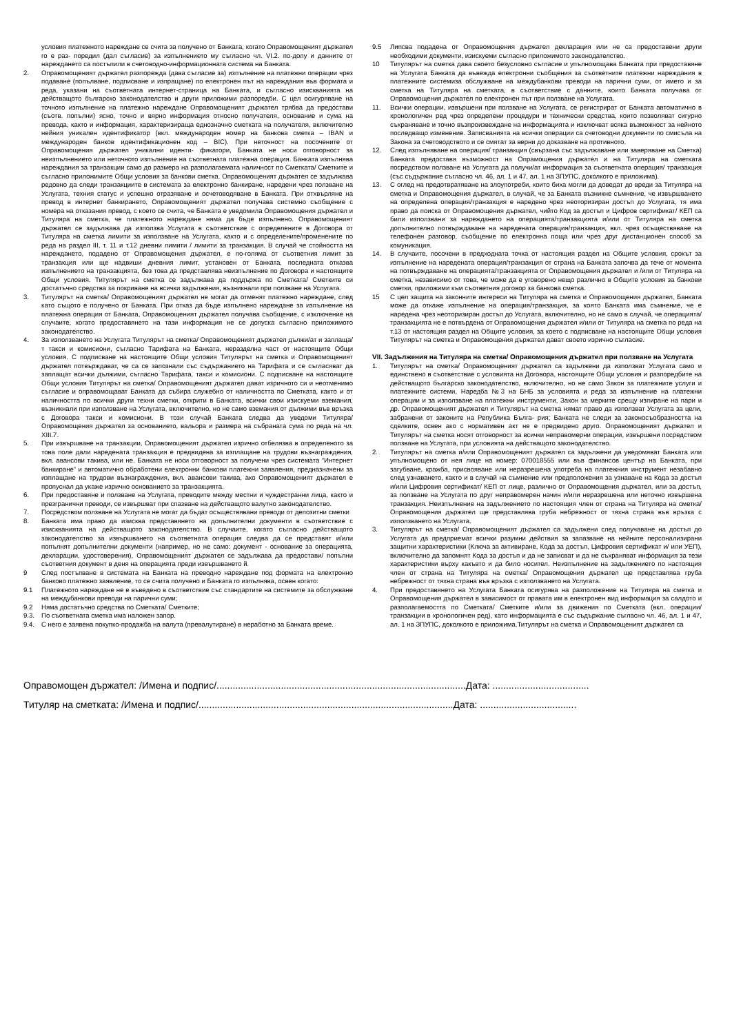условия платежното нареждане се счита за получено от Банката, когато Оправомощеният държател го е раз- поредил (дал съгласие) за изпълнението му съгласно чл. VI.2. по-долу и данните от нареждането са постъпили в счетоводно-информационната система на Банката.
2. Оправомощеният държател разпорежда (дава съгласие за) изпълнение на платежни операции чрез подаване (попълване, подписване и изпращане) по електронен път на нареждания във формата и реда, указани на съответната интернет-страница на Банката, и съгласно изискванията на действащото българско законодателство и други приложими разпоредби. С цел осигуряване на точното изпълнение на платежно нареждане Оправомощеният държател трябва да предостави (съотв. попълни) ясно, точно и вярно информация относно получателя, основание и сума на превода, както и информация, характеризираща еднозначно сметката на получателя, включително нейния уникален идентификатор (вкл. международен номер на банкова сметка – IBAN и международен банков идентификационен код – BIC). При неточност на посочените от Оправомощения държател уникални иденти- фикатори, Банката не носи отговорност за неизпълнението или неточното изпълнение на съответната платежна операция. Банката изпълнява нареждания за транзакции само до размера на разполагаемата наличност по Сметката/ Сметките и съгласно приложимите Общи условия за банкови сметка. Оправомощеният държател се задължава редовно да следи транзакциите в системата за електронно банкиране, наредени чрез ползване на Услугата, техния статус и успешно отразяване и осчетоводяване в Банката. При отхвърляне на превод в интернет банкирането, Оправомощеният държател получава системно съобщение с номера на отказания превод, с което се счита, че Банката е уведомила Оправомощения държател и Титуляра на сметка, че платежното нареждане няма да бъде изпълнено. Оправомощеният държател се задължава да използва Услугата в съответствие с определените в Договора от Титуляра на сметка лимити за използване на Услугата, както и с определените/променените по реда на раздел III, т. 11 и т.12 дневни лимити / лимити за транзакция. В случай че стойността на нареждането, подадено от Оправомощения държател, е по-голяма от съответния лимит за транзакция или ще надвиши дневния лимит, установен от Банката, последната отказва изпълнението на транзакцията, без това да представлява неизпълнение по Договора и настоящите Общи условия. Титулярът на сметка се задължава да поддържа по Сметката/ Сметките си достатъчно средства за покриване на всички задължения, възникнали при ползване на Услугата.
3. Титулярът на сметка/ Оправомощеният държател не могат да отменят платежно нареждане, след като същото е получено от Банката. При отказ да бъде изпълнено нареждане за изпълнение на платежна операция от Банката, Оправомощеният държател получава съобщение, с изключение на случаите, когато предоставянето на тази информация не се допуска съгласно приложимото законодателство.
4. За използването на Услугата Титулярът на сметка/ Оправомощеният държател дължи/ат и заплаща/т такси и комисиони, съгласно Тарифата на Банката, неразделна част от настоящите Общи условия. С подписване на настоящите Общи условия Титулярът на сметка и Оправомощеният държател потвърждават, че са се запознали със съдържанието на Тарифата и се съгласяват да заплащат всички дължими, съгласно Тарифата, такси и комисиони. С подписване на настоящите Общи условия Титулярът на сметка/ Оправомощеният държател дават изричното си и неотменимо съгласие и оправомощават Банката да събира служебно от наличността по Сметката, както и от наличността по всички други техни сметки, открити в Банката, всички свои изискуеми вземания, възникнали при използване на Услугата, включително, но не само вземания от дължими във връзка с Договора такси и комисиони. В този случай Банката следва да уведоми Титуляра/ Оправомощения държател за основанието, вальора и размера на събраната сума по реда на чл. XIII.7.
5. При извършване на транзакции, Оправомощеният държател изрично отбелязва в определеното за това поле дали наредената транзакция е предвидена за изплащане на трудови възнаграждения, вкл. авансови такива, или не. Банката не носи отговорност за получени чрез системата “Интернет банкиране” и автоматично обработени електронни банкови платежни заявления, предназначени за изплащане на трудови възнаграждения, вкл. авансови такива, ако Оправомощеният държател е пропуснал да укаже изрично основанието за транзакцията.
6. При предоставяне и ползване на Услугата, преводите между местни и чуждестранни лица, както и презгранични преводи, се извършват при спазване на действащото валутно законодателство.
7. Посредством ползване на Услугата не могат да бъдат осъществявани преводи от депозитни сметки
8. Банката има право да изисква представянето на допълнителни документи в съответствие с изискванията на действащото законодателство. В случаите, когато съгласно действащото законодателство за извършването на съответната операция следва да се представят и/или попълнят допълнителни документи (например, но не само: документ - основание за операцията, декларации, удостоверения), Оправомощеният държател се задължава да предостави/ попълни съответния документ в деня на операцията преди извършването й.
9 След постъпване в системата на Банката на преводно нареждане под формата на електронно банково платежно заявление, то се счита получено и Банката го изпълнява, освен когато:
9.1 Платежното нареждане не е въведено в съответствие със стандартите на системите за обслужване на междубанкови преводи на парични суми;
9.2 Няма достатъчно средства по Сметката/ Сметките;
9.3. По съответната сметка има наложен запор.
9.4. С него е заявена покупко-продажба на валута (превалутиране) в неработно за Банката време.
9.5 Липсва подадена от Оправомощения държател декларация или не са предоставени други необходими документи, изискуеми съгласно приложимото законодателство.
10 Титулярът на сметка дава своето безусловно съгласие и упълномощава Банката при предоставяне на Услугата Банката да въвежда електронни съобщения за съответните платежни нареждания в платежните системиза обслужване на междубанкови преводи на парични суми, от името и за сметка на Титуляра на сметката, в съответствие с данните, които Банката получава от Оправомощения държател по електронен път при ползване на Услугата.
11. Всички операции, извършени при ползване на Услугата, се регистрират от Банката автоматично в хронологичен ред чрез определени процедури и технически средства, които позволяват сигурно съхраняване и точно възпроизвеждане на информацията и изключват всяка възможност за нейното последващо изменение. Записванията на всички операции са счетоводни документи по смисъла на Закона за счетоводството и се смятат за верни до доказване на противното.
12. След изпълняване на операция/ транзакция (свързана със задължаване или заверяване на Сметка) Банката предоставя възможност на Опрамощения държател и на Титуляра на сметката посредством ползване на Услугата да получи/ат информация за съответната операция/ транзакция (със съдържание съгласно чл. 46, ал. 1 и 47, ал. 1 на ЗПУПС, доколкото е приложима).
13. С оглед на предотвратяване на злоупотреби, които биха могли да доведат до вреди за Титуляра на сметка и Оправомощения държател, в случай, че за Банката възникне съмнение, че извършването на определена операция/транзакция е наредено чрез неоторизиран достъп до Услугата, тя има право да поиска от Оправомощения държател, чийто Код за достъп и Цифров сертификат/ КЕП са били използвани за нареждането на операцията/транзакцията и/или от Титуляра на сметка допълнително потвърждаване на наредената операция/транзакция, вкл. чрез осъществяване на телефонен разговор, съобщение по електронна поща или чрез друг дистанционен способ за комуникация.
14. В случаите, посочени в предходната точка от настоящия раздел на Общите условия, срокът за изпълнение на наредената операция/транзакция от страна на Банката започва да тече от момента на потвърждаване на операцията/транзакцията от Оправомощения държател и /или от Титуляра на сметка, независимо от това, че може да е уговорено нещо различно в Общите условия за банкови сметки, приложими към съответния договор за банкова сметка.
15 С цел защита на законните интереси на Титуляра на сметка и Оправомощения държател, Банката може да откаже изпълнение на операция/транзакция, за която Банката има съмнение, че е наредена чрез неоторизиран достъп до Услугата, включително, но не само в случай, че операцията/транзакцията не е потвърдена от Оправомощения държател и/или от Титуляра на сметка по реда на т.13 от настоящия раздел на Общите условия, за което с подписване на настоящите Общи условия Титулярът на сметка и Оправомощения държател дават своето изрично съгласие.
VII. Задължения на Титуляра на сметка/ Оправомощения държател при ползване на Услугата
1. Титулярът на сметка/ Оправомощеният държател са задължени да използват Услугата само и единствено в съответствие с условията на Договора, настоящите Общи условия и разпоредбите на действащото българско законодателство, включително, но не само Закон за платежните услуги и платежните системи, Наредба №3 на БНБ за условията и реда за изпълнение на платежни операции и за използване на платежни инструменти, Закон за мерките срещу изпиране на пари и др. Оправомощеният държател и Титулярът на сметка нямат право да използват Услугата за цели, забранени от законите на Република Бълга- рия; Банката не следи за законосъобразността на сделките, освен ако с нормативен акт не е предвидено друго. Оправомощеният държател и Титулярът на сметка носят отговорност за всички неправомерни операции, извършени посредством ползване на Услугата, при условията на действащото законодателство.
2. Титулярът на сметка и/или Оправомощеният държател са задължени да уведомяват Банката или упълномощено от нея лице на номер: 070018555 или във финансов център на Банката, при загубване, кражба, присвояване или неразрешена употреба на платежния инструмент незабавно след узнаването, както и в случай на съмнение или предположения за узнаване на Кода за достъп и/или Цифровия сертификат/ КЕП от лице, различно от Оправомощения държател, или за достъп, за ползване на Услугата по друг неправомерен начин и/или неразрешена или неточно извършена транзакция. Неизпълнение на задължението по настоящия член от страна на Титуляра на сметка/ Оправомощения държател ще представлява груба небрежност от тяхна страна във връзка с използването на Услугата.
3. Титулярът на сметка/ Оправомощеният държател са задължени след получаване на достъп до Услугата да предприемат всички разумни действия за запазване на нейните персонализирани защитни характеристики (Ключа за активиране, Кода за достъп, Цифровия сертификат и/ или УЕП), включително да запомнят Кода за достъп и да не записват и да не съхраняват информация за тези характеристики върху какъвто и да било носител. Неизпълнение на задължението по настоящия член от страна на Титуляра на сметка/ Оправомощения държател ще представлява груба небрежност от тяхна страна във връзка с използването на Услугата.
4. При предоставянето на Услугата Банката осигурява на разположение на Титуляра на сметка и Оправомощения държател в зависимост от правата им в електронен вид информация за салдото и разполагаемостта по Сметката/ Сметките и/или за движения по Сметката (вкл. операции/ транзакции в хронологичен ред), като информацията е със съдържание съгласно чл. 46, ал. 1 и 47, ал. 1 на ЗПУПС, доколкото е приложима.Титулярът на сметка и Оправомощеният държател са
Оправомощен държател: /Имена и подпис/.............................................................................................Дата: ....................................
Титуляр на сметката: /Имена и подпис/...............................................................................................Дата: ....................................